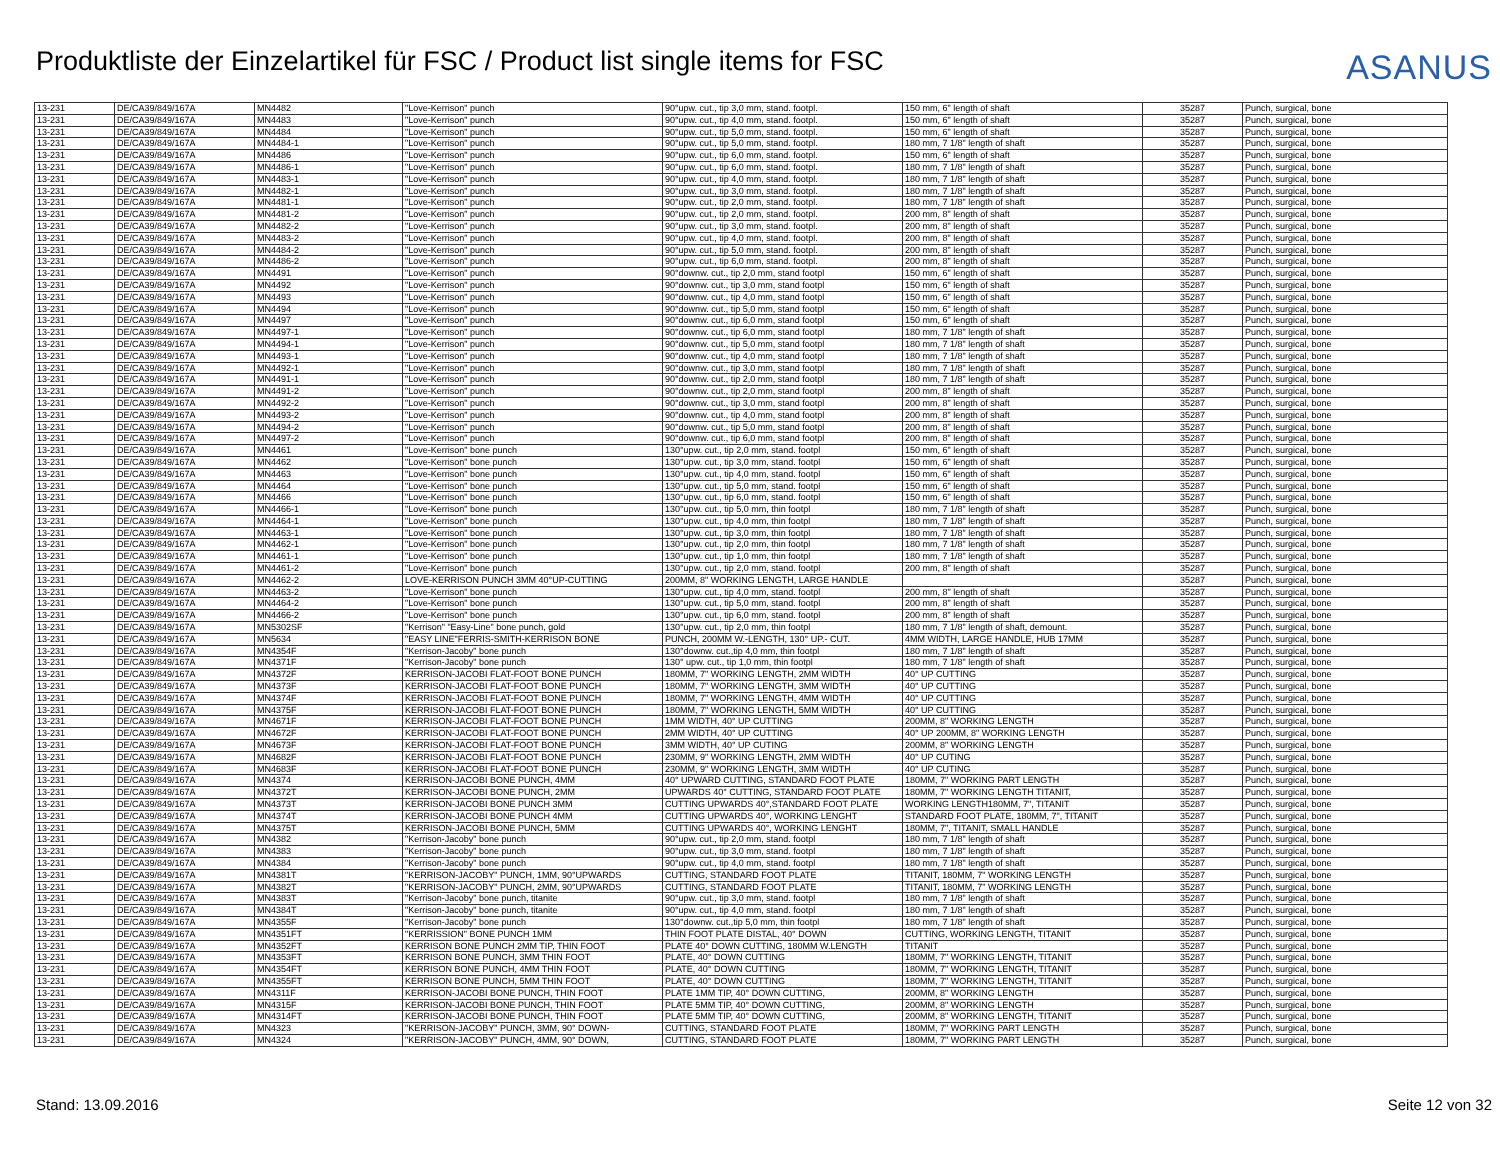Produktliste der Einzelartikel für FSC / Product list single items for FSC
ASANUS
| 13-231 | DE/CA39/849/167A | MN4482 | "Love-Kerrison" punch | 90°upw. cut., tip 3,0 mm, stand. footpl. | 150 mm, 6" length of shaft | 35287 | Punch, surgical, bone |
| 13-231 | DE/CA39/849/167A | MN4483 | "Love-Kerrison" punch | 90°upw. cut., tip 4,0 mm, stand. footpl. | 150 mm, 6" length of shaft | 35287 | Punch, surgical, bone |
| 13-231 | DE/CA39/849/167A | MN4484 | "Love-Kerrison" punch | 90°upw. cut., tip 5,0 mm, stand. footpl. | 150 mm, 6" length of shaft | 35287 | Punch, surgical, bone |
| 13-231 | DE/CA39/849/167A | MN4484-1 | "Love-Kerrison" punch | 90°upw. cut., tip 5,0 mm, stand. footpl. | 180 mm, 7 1/8" length of shaft | 35287 | Punch, surgical, bone |
| 13-231 | DE/CA39/849/167A | MN4486 | "Love-Kerrison" punch | 90°upw. cut., tip 6,0 mm, stand. footpl. | 150 mm, 6" length of shaft | 35287 | Punch, surgical, bone |
| 13-231 | DE/CA39/849/167A | MN4486-1 | "Love-Kerrison" punch | 90°upw. cut., tip 6,0 mm, stand. footpl. | 180 mm, 7 1/8" length of shaft | 35287 | Punch, surgical, bone |
| 13-231 | DE/CA39/849/167A | MN4483-1 | "Love-Kerrison" punch | 90°upw. cut., tip 4,0 mm, stand. footpl. | 180 mm, 7 1/8" length of shaft | 35287 | Punch, surgical, bone |
| 13-231 | DE/CA39/849/167A | MN4482-1 | "Love-Kerrison" punch | 90°upw. cut., tip 3,0 mm, stand. footpl. | 180 mm, 7 1/8" length of shaft | 35287 | Punch, surgical, bone |
| 13-231 | DE/CA39/849/167A | MN4481-1 | "Love-Kerrison" punch | 90°upw. cut., tip 2,0 mm, stand. footpl. | 180 mm, 7 1/8" length of shaft | 35287 | Punch, surgical, bone |
| 13-231 | DE/CA39/849/167A | MN4481-2 | "Love-Kerrison" punch | 90°upw. cut., tip 2,0 mm, stand. footpl. | 200 mm, 8" length of shaft | 35287 | Punch, surgical, bone |
| 13-231 | DE/CA39/849/167A | MN4482-2 | "Love-Kerrison" punch | 90°upw. cut., tip 3,0 mm, stand. footpl. | 200 mm, 8" length of shaft | 35287 | Punch, surgical, bone |
| 13-231 | DE/CA39/849/167A | MN4483-2 | "Love-Kerrison" punch | 90°upw. cut., tip 4,0 mm, stand. footpl. | 200 mm, 8" length of shaft | 35287 | Punch, surgical, bone |
| 13-231 | DE/CA39/849/167A | MN4484-2 | "Love-Kerrison" punch | 90°upw. cut., tip 5,0 mm, stand. footpl. | 200 mm, 8" length of shaft | 35287 | Punch, surgical, bone |
| 13-231 | DE/CA39/849/167A | MN4486-2 | "Love-Kerrison" punch | 90°upw. cut., tip 6,0 mm, stand. footpl. | 200 mm, 8" length of shaft | 35287 | Punch, surgical, bone |
| 13-231 | DE/CA39/849/167A | MN4491 | "Love-Kerrison" punch | 90°downw. cut., tip 2,0 mm, stand footpl | 150 mm, 6" length of shaft | 35287 | Punch, surgical, bone |
| 13-231 | DE/CA39/849/167A | MN4492 | "Love-Kerrison" punch | 90°downw. cut., tip 3,0 mm, stand footpl | 150 mm, 6" length of shaft | 35287 | Punch, surgical, bone |
| 13-231 | DE/CA39/849/167A | MN4493 | "Love-Kerrison" punch | 90°downw. cut., tip 4,0 mm, stand footpl | 150 mm, 6" length of shaft | 35287 | Punch, surgical, bone |
| 13-231 | DE/CA39/849/167A | MN4494 | "Love-Kerrison" punch | 90°downw. cut., tip 5,0 mm, stand footpl | 150 mm, 6" length of shaft | 35287 | Punch, surgical, bone |
| 13-231 | DE/CA39/849/167A | MN4497 | "Love-Kerrison" punch | 90°downw. cut., tip 6,0 mm, stand footpl | 150 mm, 6" length of shaft | 35287 | Punch, surgical, bone |
| 13-231 | DE/CA39/849/167A | MN4497-1 | "Love-Kerrison" punch | 90°downw. cut., tip 6,0 mm, stand footpl | 180 mm, 7 1/8" length of shaft | 35287 | Punch, surgical, bone |
| 13-231 | DE/CA39/849/167A | MN4494-1 | "Love-Kerrison" punch | 90°downw. cut., tip 5,0 mm, stand footpl | 180 mm, 7 1/8" length of shaft | 35287 | Punch, surgical, bone |
| 13-231 | DE/CA39/849/167A | MN4493-1 | "Love-Kerrison" punch | 90°downw. cut., tip 4,0 mm, stand footpl | 180 mm, 7 1/8" length of shaft | 35287 | Punch, surgical, bone |
| 13-231 | DE/CA39/849/167A | MN4492-1 | "Love-Kerrison" punch | 90°downw. cut., tip 3,0 mm, stand footpl | 180 mm, 7 1/8" length of shaft | 35287 | Punch, surgical, bone |
| 13-231 | DE/CA39/849/167A | MN4491-1 | "Love-Kerrison" punch | 90°downw. cut., tip 2,0 mm, stand footpl | 180 mm, 7 1/8" length of shaft | 35287 | Punch, surgical, bone |
| 13-231 | DE/CA39/849/167A | MN4491-2 | "Love-Kerrison" punch | 90°downw. cut., tip 2,0 mm, stand footpl | 200 mm, 8" length of shaft | 35287 | Punch, surgical, bone |
| 13-231 | DE/CA39/849/167A | MN4492-2 | "Love-Kerrison" punch | 90°downw. cut., tip 3,0 mm, stand footpl | 200 mm, 8" length of shaft | 35287 | Punch, surgical, bone |
| 13-231 | DE/CA39/849/167A | MN4493-2 | "Love-Kerrison" punch | 90°downw. cut., tip 4,0 mm, stand footpl | 200 mm, 8" length of shaft | 35287 | Punch, surgical, bone |
| 13-231 | DE/CA39/849/167A | MN4494-2 | "Love-Kerrison" punch | 90°downw. cut., tip 5,0 mm, stand footpl | 200 mm, 8" length of shaft | 35287 | Punch, surgical, bone |
| 13-231 | DE/CA39/849/167A | MN4497-2 | "Love-Kerrison" punch | 90°downw. cut., tip 6,0 mm, stand footpl | 200 mm, 8" length of shaft | 35287 | Punch, surgical, bone |
| 13-231 | DE/CA39/849/167A | MN4461 | "Love-Kerrison" bone punch | 130°upw. cut., tip 2,0 mm, stand. footpl | 150 mm, 6" length of shaft | 35287 | Punch, surgical, bone |
| 13-231 | DE/CA39/849/167A | MN4462 | "Love-Kerrison" bone punch | 130°upw. cut., tip 3,0 mm, stand. footpl | 150 mm, 6" length of shaft | 35287 | Punch, surgical, bone |
| 13-231 | DE/CA39/849/167A | MN4463 | "Love-Kerrison" bone punch | 130°upw. cut., tip 4,0 mm, stand. footpl | 150 mm, 6" length of shaft | 35287 | Punch, surgical, bone |
| 13-231 | DE/CA39/849/167A | MN4464 | "Love-Kerrison" bone punch | 130°upw. cut., tip 5,0 mm, stand. footpl | 150 mm, 6" length of shaft | 35287 | Punch, surgical, bone |
| 13-231 | DE/CA39/849/167A | MN4466 | "Love-Kerrison" bone punch | 130°upw. cut., tip 6,0 mm, stand. footpl | 150 mm, 6" length of shaft | 35287 | Punch, surgical, bone |
| 13-231 | DE/CA39/849/167A | MN4466-1 | "Love-Kerrison" bone punch | 130°upw. cut., tip 5,0 mm, thin footpl | 180 mm, 7 1/8" length of shaft | 35287 | Punch, surgical, bone |
| 13-231 | DE/CA39/849/167A | MN4464-1 | "Love-Kerrison" bone punch | 130°upw. cut., tip 4,0 mm, thin footpl | 180 mm, 7 1/8" length of shaft | 35287 | Punch, surgical, bone |
| 13-231 | DE/CA39/849/167A | MN4463-1 | "Love-Kerrison" bone punch | 130°upw. cut., tip 3,0 mm, thin footpl | 180 mm, 7 1/8" length of shaft | 35287 | Punch, surgical, bone |
| 13-231 | DE/CA39/849/167A | MN4462-1 | "Love-Kerrison" bone punch | 130°upw. cut., tip 2,0 mm, thin footpl | 180 mm, 7 1/8" length of shaft | 35287 | Punch, surgical, bone |
| 13-231 | DE/CA39/849/167A | MN4461-1 | "Love-Kerrison" bone punch | 130°upw. cut., tip 1,0 mm, thin footpl | 180 mm, 7 1/8" length of shaft | 35287 | Punch, surgical, bone |
| 13-231 | DE/CA39/849/167A | MN4461-2 | "Love-Kerrison" bone punch | 130°upw. cut., tip 2,0 mm, stand. footpl | 200 mm, 8" length of shaft | 35287 | Punch, surgical, bone |
| 13-231 | DE/CA39/849/167A | MN4462-2 | LOVE-KERRISON PUNCH 3MM 40°UP-CUTTING | 200MM, 8" WORKING LENGTH, LARGE HANDLE | | 35287 | Punch, surgical, bone |
| 13-231 | DE/CA39/849/167A | MN4463-2 | "Love-Kerrison" bone punch | 130°upw. cut., tip 4,0 mm, stand. footpl | 200 mm, 8" length of shaft | 35287 | Punch, surgical, bone |
| 13-231 | DE/CA39/849/167A | MN4464-2 | "Love-Kerrison" bone punch | 130°upw. cut., tip 5,0 mm, stand. footpl | 200 mm, 8" length of shaft | 35287 | Punch, surgical, bone |
| 13-231 | DE/CA39/849/167A | MN4466-2 | "Love-Kerrison" bone punch | 130°upw. cut., tip 6,0 mm, stand. footpl | 200 mm, 8" length of shaft | 35287 | Punch, surgical, bone |
| 13-231 | DE/CA39/849/167A | MN5302SF | "Kerrison" "Easy-Line" bone punch, gold | 130°upw. cut., tip 2,0 mm, thin footpl | 180 mm, 7 1/8" length of shaft, demount. | 35287 | Punch, surgical, bone |
| 13-231 | DE/CA39/849/167A | MN5634 | "EASY LINE"FERRIS-SMITH-KERRISON BONE | PUNCH, 200MM W.-LENGTH, 130° UP.- CUT. | 4MM WIDTH, LARGE HANDLE, HUB 17MM | 35287 | Punch, surgical, bone |
| 13-231 | DE/CA39/849/167A | MN4354F | "Kerrison-Jacoby" bone punch | 130°downw. cut.,tip 4,0 mm, thin footpl | 180 mm, 7 1/8" length of shaft | 35287 | Punch, surgical, bone |
| 13-231 | DE/CA39/849/167A | MN4371F | "Kerrison-Jacoby" bone punch | 130° upw. cut., tip 1,0 mm, thin footpl | 180 mm, 7 1/8" length of shaft | 35287 | Punch, surgical, bone |
| 13-231 | DE/CA39/849/167A | MN4372F | KERRISON-JACOBI FLAT-FOOT BONE PUNCH | 180MM, 7" WORKING LENGTH, 2MM WIDTH | 40° UP CUTTING | 35287 | Punch, surgical, bone |
| 13-231 | DE/CA39/849/167A | MN4373F | KERRISON-JACOBI FLAT-FOOT BONE PUNCH | 180MM, 7" WORKING LENGTH, 3MM WIDTH | 40° UP CUTTING | 35287 | Punch, surgical, bone |
| 13-231 | DE/CA39/849/167A | MN4374F | KERRISON-JACOBI FLAT-FOOT BONE PUNCH | 180MM, 7" WORKING LENGTH, 4MM WIDTH | 40° UP CUTTING | 35287 | Punch, surgical, bone |
| 13-231 | DE/CA39/849/167A | MN4375F | KERRISON-JACOBI FLAT-FOOT BONE PUNCH | 180MM, 7" WORKING LENGTH, 5MM WIDTH | 40° UP CUTTING | 35287 | Punch, surgical, bone |
| 13-231 | DE/CA39/849/167A | MN4671F | KERRISON-JACOBI FLAT-FOOT BONE PUNCH | 1MM WIDTH, 40° UP CUTTING | 200MM, 8" WORKING LENGTH | 35287 | Punch, surgical, bone |
| 13-231 | DE/CA39/849/167A | MN4672F | KERRISON-JACOBI FLAT-FOOT BONE PUNCH | 2MM WIDTH, 40° UP CUTTING | 40° UP 200MM, 8" WORKING LENGTH | 35287 | Punch, surgical, bone |
| 13-231 | DE/CA39/849/167A | MN4673F | KERRISON-JACOBI FLAT-FOOT BONE PUNCH | 3MM WIDTH, 40° UP CUTING | 200MM, 8" WORKING LENGTH | 35287 | Punch, surgical, bone |
| 13-231 | DE/CA39/849/167A | MN4682F | KERRISON-JACOBI FLAT-FOOT BONE PUNCH | 230MM, 9" WORKING LENGTH, 2MM WIDTH | 40° UP CUTING | 35287 | Punch, surgical, bone |
| 13-231 | DE/CA39/849/167A | MN4683F | KERRISON-JACOBI FLAT-FOOT BONE PUNCH | 230MM, 9" WORKING LENGTH, 3MM WIDTH | 40° UP CUTING | 35287 | Punch, surgical, bone |
| 13-231 | DE/CA39/849/167A | MN4374 | KERRISON-JACOBI BONE PUNCH, 4MM | 40° UPWARD CUTTING, STANDARD FOOT PLATE | 180MM, 7" WORKING PART LENGTH | 35287 | Punch, surgical, bone |
| 13-231 | DE/CA39/849/167A | MN4372T | KERRISON-JACOBI BONE PUNCH, 2MM | UPWARDS 40° CUTTING, STANDARD FOOT PLATE | 180MM, 7" WORKING LENGTH TITANIT, | 35287 | Punch, surgical, bone |
| 13-231 | DE/CA39/849/167A | MN4373T | KERRISON-JACOBI BONE PUNCH 3MM | CUTTING UPWARDS 40°,STANDARD FOOT PLATE | WORKING LENGTH180MM, 7", TITANIT | 35287 | Punch, surgical, bone |
| 13-231 | DE/CA39/849/167A | MN4374T | KERRISON-JACOBI BONE PUNCH 4MM | CUTTING UPWARDS 40°, WORKING LENGHT | STANDARD FOOT PLATE, 180MM, 7", TITANIT | 35287 | Punch, surgical, bone |
| 13-231 | DE/CA39/849/167A | MN4375T | KERRISON-JACOBI BONE PUNCH, 5MM | CUTTING UPWARDS 40°, WORKING LENGHT | 180MM, 7", TITANIT, SMALL HANDLE | 35287 | Punch, surgical, bone |
| 13-231 | DE/CA39/849/167A | MN4382 | "Kerrison-Jacoby" bone punch | 90°upw. cut., tip 2,0 mm, stand. footpl | 180 mm, 7 1/8" length of shaft | 35287 | Punch, surgical, bone |
| 13-231 | DE/CA39/849/167A | MN4383 | "Kerrison-Jacoby" bone punch | 90°upw. cut., tip 3,0 mm, stand. footpl | 180 mm, 7 1/8" length of shaft | 35287 | Punch, surgical, bone |
| 13-231 | DE/CA39/849/167A | MN4384 | "Kerrison-Jacoby" bone punch | 90°upw. cut., tip 4,0 mm, stand. footpl | 180 mm, 7 1/8" length of shaft | 35287 | Punch, surgical, bone |
| 13-231 | DE/CA39/849/167A | MN4381T | "KERRISON-JACOBY" PUNCH, 1MM, 90°UPWARDS | CUTTING, STANDARD FOOT PLATE | TITANIT, 180MM, 7" WORKING LENGTH | 35287 | Punch, surgical, bone |
| 13-231 | DE/CA39/849/167A | MN4382T | "KERRISON-JACOBY" PUNCH, 2MM, 90°UPWARDS | CUTTING, STANDARD FOOT PLATE | TITANIT, 180MM, 7" WORKING LENGTH | 35287 | Punch, surgical, bone |
| 13-231 | DE/CA39/849/167A | MN4383T | "Kerrison-Jacoby" bone punch, titanite | 90°upw. cut., tip 3,0 mm, stand. footpl | 180 mm, 7 1/8" length of shaft | 35287 | Punch, surgical, bone |
| 13-231 | DE/CA39/849/167A | MN4384T | "Kerrison-Jacoby" bone punch, titanite | 90°upw. cut., tip 4,0 mm, stand. footpl | 180 mm, 7 1/8" length of shaft | 35287 | Punch, surgical, bone |
| 13-231 | DE/CA39/849/167A | MN4355F | "Kerrison-Jacoby" bone punch | 130°downw. cut.,tip 5,0 mm, thin footpl | 180 mm, 7 1/8" length of shaft | 35287 | Punch, surgical, bone |
| 13-231 | DE/CA39/849/167A | MN4351FT | "KERRISSION" BONE PUNCH 1MM | THIN FOOT PLATE DISTAL, 40° DOWN | CUTTING, WORKING LENGTH, TITANIT | 35287 | Punch, surgical, bone |
| 13-231 | DE/CA39/849/167A | MN4352FT | KERRISON BONE PUNCH 2MM TIP, THIN FOOT | PLATE 40° DOWN CUTTING, 180MM W.LENGTH | TITANIT | 35287 | Punch, surgical, bone |
| 13-231 | DE/CA39/849/167A | MN4353FT | KERRISON BONE PUNCH, 3MM THIN FOOT | PLATE, 40° DOWN CUTTING | 180MM, 7" WORKING LENGTH, TITANIT | 35287 | Punch, surgical, bone |
| 13-231 | DE/CA39/849/167A | MN4354FT | KERRISON BONE PUNCH, 4MM THIN FOOT | PLATE, 40° DOWN CUTTING | 180MM, 7" WORKING LENGTH, TITANIT | 35287 | Punch, surgical, bone |
| 13-231 | DE/CA39/849/167A | MN4355FT | KERRISON BONE PUNCH, 5MM THIN FOOT | PLATE, 40° DOWN CUTTING | 180MM, 7" WORKING LENGTH, TITANIT | 35287 | Punch, surgical, bone |
| 13-231 | DE/CA39/849/167A | MN4311F | KERRISON-JACOBI BONE PUNCH, THIN FOOT | PLATE 1MM TIP, 40° DOWN CUTTING, | 200MM, 8" WORKING LENGTH | 35287 | Punch, surgical, bone |
| 13-231 | DE/CA39/849/167A | MN4315F | KERRISON-JACOBI BONE PUNCH, THIN FOOT | PLATE 5MM TIP, 40° DOWN CUTTING, | 200MM, 8" WORKING LENGTH | 35287 | Punch, surgical, bone |
| 13-231 | DE/CA39/849/167A | MN4314FT | KERRISON-JACOBI BONE PUNCH, THIN FOOT | PLATE 5MM TIP, 40° DOWN CUTTING, | 200MM, 8" WORKING LENGTH, TITANIT | 35287 | Punch, surgical, bone |
| 13-231 | DE/CA39/849/167A | MN4323 | "KERRISON-JACOBY" PUNCH, 3MM, 90° DOWN- | CUTTING, STANDARD FOOT PLATE | 180MM, 7" WORKING PART LENGTH | 35287 | Punch, surgical, bone |
| 13-231 | DE/CA39/849/167A | MN4324 | "KERRISON-JACOBY" PUNCH, 4MM, 90° DOWN, | CUTTING, STANDARD FOOT PLATE | 180MM, 7" WORKING PART LENGTH | 35287 | Punch, surgical, bone |
Stand: 13.09.2016 Seite 12 von 32